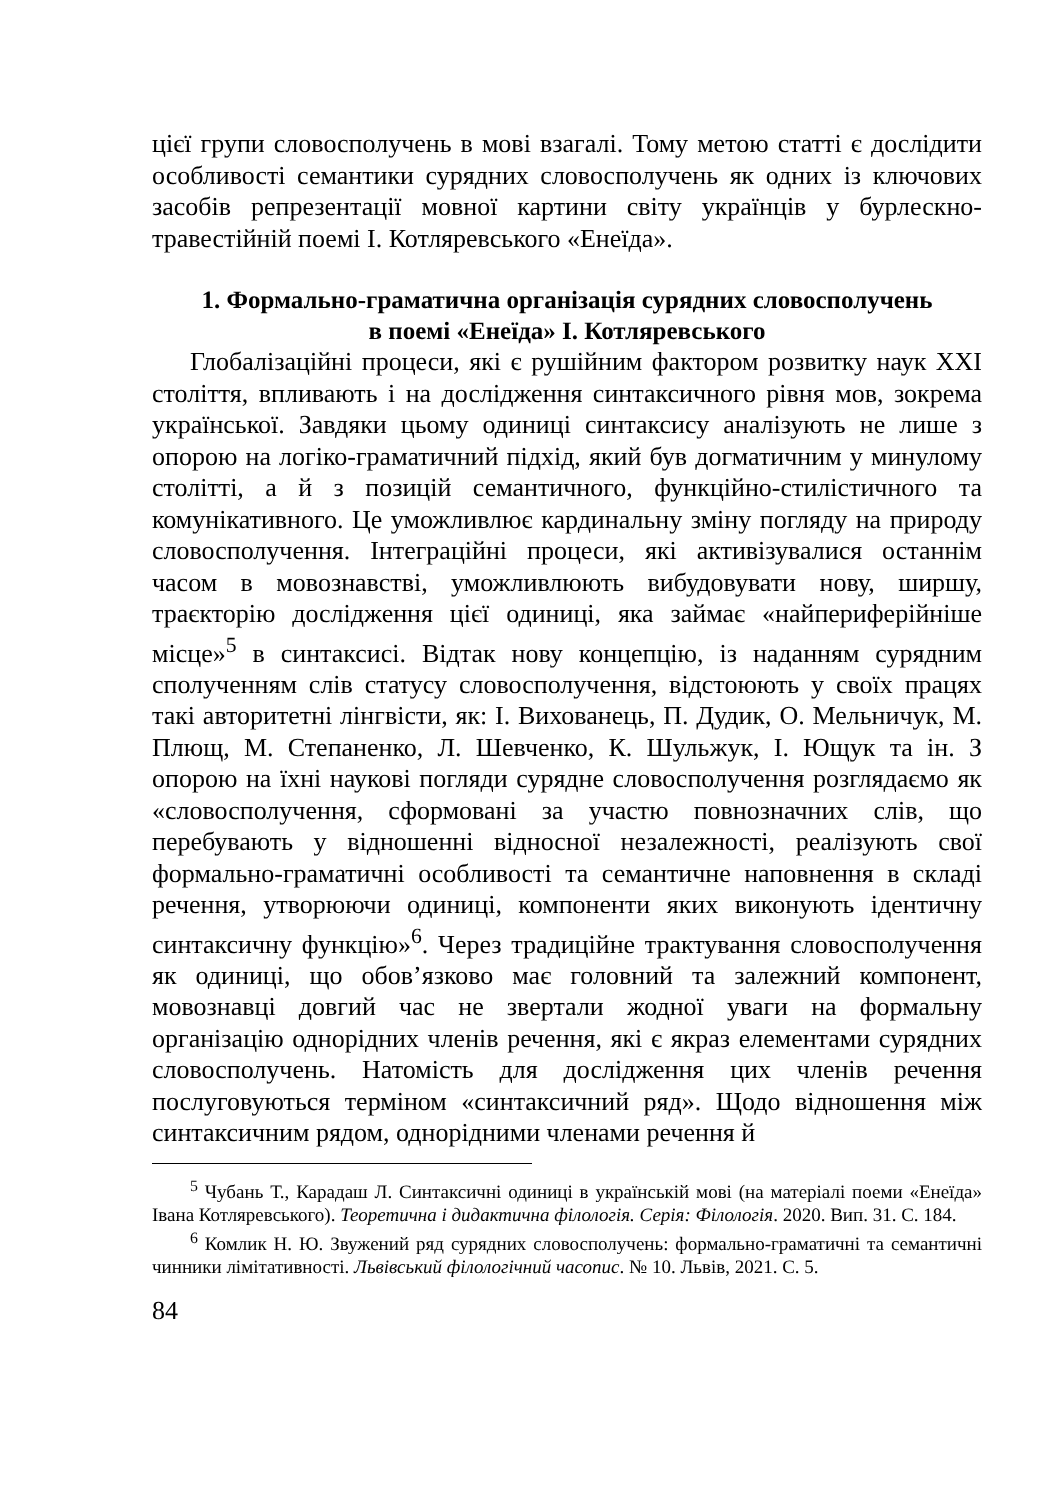цієї групи словосполучень в мові взагалі. Тому метою статті є дослідити особливості семантики сурядних словосполучень як одних із ключових засобів репрезентації мовної картини світу українців у бурлескно-травестійній поемі І. Котляревського «Енеїда».
1. Формально-граматична організація сурядних словосполучень
в поемі «Енеїда» І. Котляревського
Глобалізаційні процеси, які є рушійним фактором розвитку наук XXI століття, впливають і на дослідження синтаксичного рівня мов, зокрема української. Завдяки цьому одиниці синтаксису аналізують не лише з опорою на логіко-граматичний підхід, який був догматичним у минулому столітті, а й з позицій семантичного, функційно-стилістичного та комунікативного. Це уможливлює кардинальну зміну погляду на природу словосполучення. Інтеграційні процеси, які активізувалися останнім часом в мовознавстві, уможливлюють вибудовувати нову, ширшу, траєкторію дослідження цієї одиниці, яка займає «найпериферійніше місце»<sup>5</sup> в синтаксисі. Відтак нову концепцію, із наданням сурядним сполученням слів статусу словосполучення, відстоюють у своїх працях такі авторитетні лінгвісти, як: І. Вихованець, П. Дудик, О. Мельничук, М. Плющ, М. Степаненко, Л. Шевченко, К. Шульжук, І. Ющук та ін. З опорою на їхні наукові погляди сурядне словосполучення розглядаємо як «словосполучення, сформовані за участю повнозначних слів, що перебувають у відношенні відносної незалежності, реалізують свої формально-граматичні особливості та семантичне наповнення в складі речення, утворюючи одиниці, компоненти яких виконують ідентичну синтаксичну функцію»<sup>6</sup>. Через традиційне трактування словосполучення як одиниці, що обов’язково має головний та залежний компонент, мовознавці довгий час не звертали жодної уваги на формальну організацію однорідних членів речення, які є якраз елементами сурядних словосполучень. Натомість для дослідження цих членів речення послуговуються терміном «синтаксичний ряд». Щодо відношення між синтаксичним рядом, однорідними членами речення й
<sup>5</sup> Чубань Т., Карадаш Л. Синтаксичні одиниці в українській мові (на матеріалі поеми «Енеїда» Івана Котляревського). Теоретична і дидактична філологія. Серія: Філологія. 2020. Вип. 31. С. 184.
<sup>6</sup> Комлик Н. Ю. Звужений ряд сурядних словосполучень: формально-граматичні та семантичні чинники лімітативності. Львівський філологічний часопис. № 10. Львів, 2021. С. 5.
84